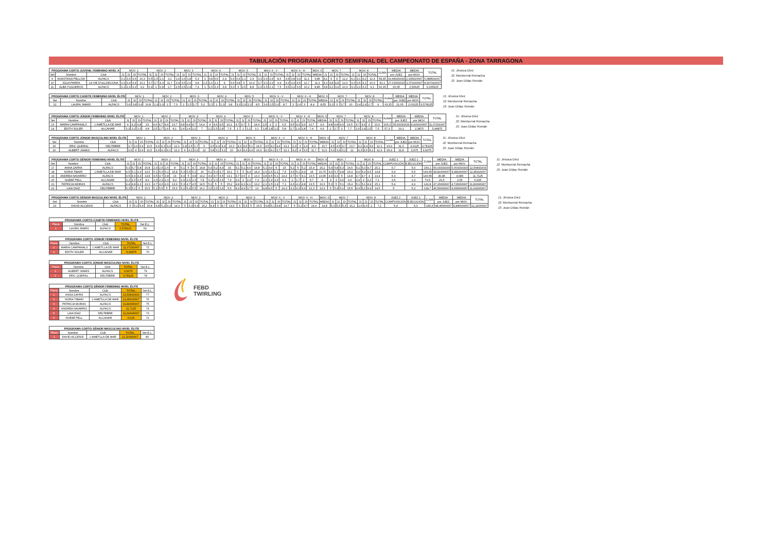TABULACIÓN PROGRAMA CORTO SEMIFINAL DEL CAMPEONATO DE ESPAÑA - ZONA TARRAGONA
| PROGRAMA CORTO JUVENIL FEMENINO NIVEL A | | | MOV. 1 | | | | MOV. 2 | | | | MOV. 3 | | | | MOV. 4 | | | | MOV. 5 | | | | MOV. 6 - V | | | | MOV. 6 - H | | | | MOV. 6 | MOV. 7 | | | | MOV. 8 | | | | SUMA | MEDIA | MEDIA | TOTAL |
| --- | --- | --- | --- | --- | --- | --- | --- | --- | --- | --- | --- | --- | --- | --- | --- | --- | --- | --- | --- | --- | --- | --- | --- | --- | --- | --- | --- | --- | --- | --- | --- | --- | --- | --- | --- | --- | --- | --- | --- | --- | --- | --- | --- |
| Set | Nombre | Club | J1 | J2 | J3 | TOTAL | J1 | J2 | J3 | TOTAL | J1 | J2 | J3 | TOTAL | J1 | J2 | J3 | TOTAL | J1 | J2 | J3 | TOTAL | J1 | J2 | J3 | TOTAL | J1 | J2 | J3 | TOTAL | MEDIA | J1 | J2 | J3 | TOTAL | J1 | J2 | J3 | TOTAL | | por JUEZ | por MOV. | |
| 9 | ANASTASIA PELLISA | ALFACS | 3,1 | 3,6 | 3,6 | 10,3 | 0,5 | 1,5 | 1,1 | 3,1 | 1,9 | 1,6 | 1,8 | 5,3 | 1 | 0,8 | 0,6 | 2,4 | 0,9 | 0,9 | 1,1 | 2,9 | 3,3 | 2,9 | 2,4 | 8,6 | 3,4 | 3,8 | 3,9 | 11,1 | 9,85 | 4,2 | 4 | 4 | 12,2 | 4,1 | 4,1 | 4,2 | 12,4 | 58,45 | 19,48333333 | 2,435416667 | 6,088541667 |
| 10 | JÚLIA PARRA | LA VIE D'ULLDECONA | 3,3 | 3,4 | 3,4 | 10,1 | 3,7 | 3,7 | 4,3 | 11,7 | 3,4 | 3,5 | 2,9 | 9,8 | 1,3 | 1,6 | 1,1 | 4 | 3,6 | 3,8 | 3 | 10,4 | 3,7 | 3,3 | 2,9 | 9,9 | 4,3 | 3,9 | 4,5 | 12,7 | 11,3 | 4,3 | 3,8 | 4,8 | 12,9 | 3,3 | 3,5 | 4,1 | 10,9 | 81,1 | 27,03333333 | 3,379166667 | 8,447916667 |
| 11 | ALBA YUGUEROS | ALFACS | 3,1 | 2,9 | 3,2 | 9,2 | 0,9 | 1 | 0,8 | 2,7 | 2,5 | 2,5 | 2,4 | 7,4 | 1 | 1,5 | 1,3 | 3,8 | 3,3 | 3 | 2,5 | 8,8 | 2,9 | 2,5 | 2,1 | 7,5 | 3,5 | 3,2 | 3,5 | 10,2 | 8,85 | 3,8 | 3,1 | 3,4 | 10,3 | 3,1 | 2,9 | 3,1 | 9,1 | 60,15 | 20,05 | 2,50625 | 6,265625 |
J1: Jéssica Díez
J2: Montserrat Remacha
J3: Joan Dídac Román
| PROGRAMA CORTO CADETE FEMENINO NIVEL ÉLITE | | | MOV. 1 | | | | MOV. 2 | | | | MOV. 3 | | | | MOV. 4 | | | | MOV. 5 | | | | MOV. 6 - V | | | | MOV. 6 - H | | | | MOV. 6 | MOV. 7 | | | | MOV. 8 | | | | SUMA | MEDIA | MEDIA | TOTAL |
| --- | --- | --- | --- | --- | --- | --- | --- | --- | --- | --- | --- | --- | --- | --- | --- | --- | --- | --- | --- | --- | --- | --- | --- | --- | --- | --- | --- | --- | --- | --- | --- | --- | --- | --- | --- | --- | --- | --- | --- | --- | --- | --- | --- |
| Set | Nombre | Club | J1 | J2 | J3 | TOTAL | J1 | J2 | J3 | TOTAL | J1 | J2 | J3 | TOTAL | J1 | J2 | J3 | TOTAL | J1 | J2 | J3 | TOTAL | J1 | J2 | J3 | TOTAL | J1 | J2 | J3 | TOTAL | MEDIA | J1 | J2 | J3 | TOTAL | J1 | J2 | J3 | TOTAL | | por JUEZ | por MOV. | |
| 12 | LAURA JAMÁS | ALFACS | 3,6 | 3,8 | 3,4 | 10,8 | 2,4 | 2,9 | 2 | 7,3 | 2 | 1,5 | 1,7 | 5,2 | 1,5 | 1 | 1,3 | 3,8 | 3,3 | 2,9 | 2,3 | 8,5 | 3,6 | 2,5 | 2,6 | 8,7 | 3 | 2,4 | 3 | 8,4 | 8,55 | 3,3 | 3 | 3,7 | 10 | 3,4 | 2,9 | 2,7 | 9 | 63,15 | 21,05 | 2,63125 | 6,578125 |
J1: Jéssica Díez
J2: Montserrat Remacha
J3: Joan Dídac Román
| PROGRAMA CORTO JÚNIOR FEMENINO NIVEL ÉLITE | | | MOV. 1 | | | | MOV. 2 | | | | MOV. 3 | | | | MOV. 4 | | | | MOV. 5 | | | | MOV. 6 - V | | | | MOV. 6 - H | | | | MOV. 6 | MOV. 7 | | | | MOV. 8 | | | | SUMA | MEDIA | MEDIA | TOTAL |
| --- | --- | --- | --- | --- | --- | --- | --- | --- | --- | --- | --- | --- | --- | --- | --- | --- | --- | --- | --- | --- | --- | --- | --- | --- | --- | --- | --- | --- | --- | --- | --- | --- | --- | --- | --- | --- | --- | --- | --- | --- | --- | --- | --- |
| Set | Nombre | Club | J1 | J2 | J3 | TOTAL | J1 | J2 | J3 | TOTAL | J1 | J2 | J3 | TOTAL | J1 | J2 | J3 | TOTAL | J1 | J2 | J3 | TOTAL | J1 | J2 | J3 | TOTAL | J1 | J2 | J3 | TOTAL | MEDIA | J1 | J2 | J3 | TOTAL | J1 | J2 | J3 | TOTAL | | por JUEZ | por MOV. | |
| 13 | MARIA CAMPANALS | L'AMETLLA DE MAR | 4 | 4,2 | 4,8 | 13 | 4,6 | 4,7 | 4,4 | 13,7 | 4,8 | 4,9 | 4,7 | 14,4 | 4 | 4,6 | 4,5 | 13,1 | 4,7 | 4,7 | 5 | 14,4 | 2,5 | 2 | 2 | 6,5 | 4,5 | 4,3 | 3,9 | 12,7 | 9,6 | 4,8 | 4,8 | 4,9 | 14,5 | 4,7 | 4,9 | 4 | 13,6 | 106,3 | 35,43333333 | 4,429166667 | 11,07291667 |
| 14 | EDITH SOLER | ALCANAR | 3,3 | 3,2 | 3,3 | 9,8 | 2,5 | 2,7 | 2,9 | 8,1 | 2,4 | 2,4 | 2,2 | 7 | 2,2 | 2,5 | 2,8 | 7,5 | 1 | 1 | 1,1 | 3,1 | 1,8 | 1,8 | 2,2 | 5,8 | 2,7 | 1,9 | 2,8 | 7,4 | 6,6 | 2 | 2,7 | 3 | 7,7 | 2,6 | 2,4 | 2,5 | 7,5 | 57,3 | 19,1 | 2,3875 | 5,96875 |
J1: Jéssica Díez
J2: Montserrat Remacha
J3: Joan Dídac Román
| PROGRAMA CORTO JÚNIOR MASCULINO NIVEL ÉLITE | | | MOV. 1 | | | | MOV. 2 | | | | MOV. 3 | | | | MOV. 4 | | | | MOV. 5 | | | | MOV. 6 - V | | | | MOV. 6 - H | | | | MOV. 6 | MOV. 7 | | | | MOV. 8 | | | | SUMA | MEDIA | MEDIA | TOTAL |
| --- | --- | --- | --- | --- | --- | --- | --- | --- | --- | --- | --- | --- | --- | --- | --- | --- | --- | --- | --- | --- | --- | --- | --- | --- | --- | --- | --- | --- | --- | --- | --- | --- | --- | --- | --- | --- | --- | --- | --- | --- | --- | --- | --- |
| Set | Nombre | Club | J1 | J2 | J3 | TOTAL | J1 | J2 | J3 | TOTAL | J1 | J2 | J3 | TOTAL | J1 | J2 | J3 | TOTAL | J1 | J2 | J3 | TOTAL | J1 | J2 | J3 | TOTAL | J1 | J2 | J3 | TOTAL | MEDIA | J1 | J2 | J3 | TOTAL | J1 | J2 | J3 | TOTAL | | por JUEZ | por MOV. | |
| 15 | ERIC QUERAL | DELTEBRE | 3,7 | 3,9 | 3,9 | 11,5 | 3,9 | 4,3 | 3,9 | 12,1 | 1,8 | 2,5 | 1,7 | 6 | 4,5 | 4,4 | 4,4 | 13,3 | 4,9 | 4,5 | 5,1 | 14,5 | 4,5 | 4,2 | 4,4 | 13,1 | 2,9 | 3 | 2,4 | 8,3 | 10,7 | 4,5 | 4,5 | 4,7 | 13,7 | 4,1 | 4,4 | 3,6 | 12,1 | 93,9 | 31,3 | 3,9125 | 9,78125 |
| 16 | ALBERT JAMÁS | ALFACS | 3,9 | 4 | 3,6 | 11,5 | 3,9 | 4,2 | 4,1 | 12,2 | 4 | 4,1 | 3,9 | 12 | 3,8 | 3,1 | 3,1 | 10 | 4,6 | 4,4 | 4,9 | 13,9 | 4,3 | 4,1 | 3,7 | 12,1 | 4,2 | 4 | 3,5 | 11,7 | 11,9 | 3,9 | 3,9 | 3,2 | 11 | 4,3 | 4,5 | 4,1 | 12,9 | 95,4 | 31,8 | 3,975 | 9,9375 |
J1: Jéssica Díez
J2: Montserrat Remacha
J3: Joan Dídac Román
| PROGRAMA CORTO SÉNIOR FEMENINO NIVEL ÉLITE | | | MOV. 1 | | | | MOV. 2 | | | | MOV. 3 | | | | MOV. 4 | | | | MOV. 5 | | | | MOV. 6 - V | | | | MOV. 6 - H | | | | MOV. 6 | MOV. 7 | | | | MOV. 8 | | | | JUEZ 2 | JUEZ 1 | SUMA | MEDIA | MEDIA | TOTAL |
| --- | --- | --- | --- | --- | --- | --- | --- | --- | --- | --- | --- | --- | --- | --- | --- | --- | --- | --- | --- | --- | --- | --- | --- | --- | --- | --- | --- | --- | --- | --- | --- | --- | --- | --- | --- | --- | --- | --- | --- | --- | --- | --- | --- | --- | --- |
| Set | Nombre | Club | J1 | J2 | J3 | TOTAL | J1 | J2 | J3 | TOTAL | J1 | J2 | J3 | TOTAL | J1 | J2 | J3 | TOTAL | J1 | J2 | J3 | TOTAL | J1 | J2 | J3 | TOTAL | J1 | J2 | J3 | TOTAL | MEDIA | J1 | J2 | J3 | TOTAL | J1 | J2 | J3 | TOTAL | COMPOSICIÓN | EJECUCIÓN | | por JUEZ | por MOV. | |
| 17 | ANNA ZAFRA | ALFACS | 5,3 | 5,7 | 5,8 | 16,8 | 2,9 | 2,5 | 2,6 | 8 | 5,1 | 5 | 4,7 | 14,8 | 5,4 | 5,2 | 4,4 | 15 | 5,1 | 5,1 | 4,6 | 14,8 | 5,1 | 4,9 | 5 | 15 | 5,2 | 5 | 5,2 | 15,4 | 15,2 | 5,4 | 5,8 | 5,3 | 16,5 | 5,1 | 5,3 | 4,7 | 15,1 | 5,7 | 5,6 | 150,1 | 50,03333333 | 5,003333333 | 12,50833333 |
| 18 | NÚRIA TIBARI | L'AMETLLA DE MAR | 4,5 | 5,1 | 4,9 | 14,5 | 5,1 | 5,6 | 5,1 | 15,8 | 5,3 | 5,5 | 5,2 | 16 | 5,1 | 5,3 | 4,7 | 15,1 | 5 | 5 | 4,4 | 14,4 | 2,9 | 2,5 | 2,1 | 7,5 | 4,5 | 5,1 | 4,4 | 14 | 10,75 | 4,9 | 5,7 | 4,8 | 15,4 | 4,9 | 5,4 | 4,5 | 14,8 | 5,4 | 5,5 | 149,45 | 49,81666667 | 4,981666667 | 12,45416667 |
| 19 | ANDREA NAVARRO | ALFACS | 4,5 | 4,9 | 4,4 | 13,8 | 4,5 | 4,7 | 3,8 | 13 | 4,4 | 5 | 4,8 | 14,2 | 4,9 | 4,7 | 4,5 | 14,1 | 4,7 | 4,6 | 4 | 13,3 | 4,8 | 4,5 | 5,1 | 14,4 | 4,7 | 4,7 | 4,1 | 13,5 | 13,95 | 4,9 | 4,9 | 5 | 14,8 | 4,7 | 4,7 | 4 | 13,4 | 5,3 | 4,7 | 140,55 | 46,85 | 4,685 | 11,7125 |
| 20 | NOEMÍ PELL | ALCANAR | 3,2 | 2,5 | 2,5 | 8,2 | 2,9 | 2,4 | 2,9 | 8,2 | 2,9 | 2,6 | 2,3 | 7,8 | 3,1 | 2,3 | 2,5 | 7,9 | 2,9 | 2 | 2,4 | 7,3 | 2,1 | 1,9 | 2,3 | 6,3 | 2 | 1,7 | 2 | 5,7 | 6 | 3 | 3 | 3,6 | 9,6 | 2,9 | 2 | 2,2 | 7,1 | 3,5 | 2,3 | 79,5 | 26,5 | 2,65 | 6,625 |
| 21 | PATRICIA MORAS | ALFACS | 4,4 | 4,8 | 4,1 | 13,3 | 4,7 | 4,6 | 4,6 | 13,9 | 5,3 | 4,7 | 4,5 | 14,5 | 5,2 | 5 | 5 | 15,2 | 4,8 | 4,3 | 4,1 | 13,2 | 2,2 | 2,5 | 2,4 | 7,1 | 4,6 | 4,1 | 4,8 | 13,5 | 10,3 | 5,3 | 5 | 5,1 | 15,4 | 5,1 | 5,1 | 4,9 | 15,1 | 5,4 | 4,9 | 141,8 | 47,26666667 | 4,726666667 | 11,81666667 |
| 22 | LAIA DIAZ | DELTEBRE | 5,3 | 5,2 | 5 | 15,5 | 5,1 | 5,5 | 5 | 15,6 | 5,2 | 5,4 | 5,5 | 16,1 | 1,5 | 2,5 | 1,6 | 5,6 | 4,4 | 4,9 | 3,7 | 13 | 4,8 | 4,5 | 5 | 14,3 | 4,1 | 4,3 | 3,9 | 12,3 | 13,3 | 5 | 5,4 | 5,1 | 15,5 | 4,9 | 5,2 | 4,4 | 14,5 | 5 | 5,2 | 139,7 | 46,56666667 | 4,656666667 | 11,64166667 |
J1: Jéssica Díez
J2: Montserrat Remacha
J3: Joan Dídac Román
| PROGRAMA CORTO SÉNIOR MASCULINO NIVEL ÉLITE | | | MOV. 1 | | | | MOV. 2 | | | | MOV. 3 | | | | MOV. 4 | | | | MOV. 5 | | | | MOV. 6 - V | | | | MOV. 6 - H | | | | MOV. 6 | MOV. 7 | | | | MOV. 8 | | | | JUEZ 2 | JUEZ 1 | SUMA | MEDIA | MEDIA | TOTAL |
| --- | --- | --- | --- | --- | --- | --- | --- | --- | --- | --- | --- | --- | --- | --- | --- | --- | --- | --- | --- | --- | --- | --- | --- | --- | --- | --- | --- | --- | --- | --- | --- | --- | --- | --- | --- | --- | --- | --- | --- | --- | --- | --- | --- | --- | --- |
| Set | Nombre | Club | J1 | J2 | J3 | TOTAL | J1 | J2 | J3 | TOTAL | J1 | J2 | J3 | TOTAL | J1 | J2 | J3 | TOTAL | J1 | J2 | J3 | TOTAL | J1 | J2 | J3 | TOTAL | J1 | J2 | J3 | TOTAL | MEDIA | J1 | J2 | J3 | TOTAL | J1 | J2 | J3 | TOTAL | COMPOSICIÓN | EJECUCIÓN | | por JUEZ | por MOV. | |
| 23 | DAVID ACCENSI | ALFACS | 5 | 5,2 | 5,6 | 15,8 | 4,8 | 5,2 | 4,3 | 14,3 | 5 | 5,3 | 4,9 | 15,2 | 4,8 | 5 | 4,7 | 14,5 | 5 | 5,5 | 5 | 15,5 | 4,8 | 5,1 | 4,8 | 14,7 | 5 | 5,2 | 4,7 | 14,9 | 14,8 | 5,3 | 5,5 | 5,3 | 16,1 | 2,6 | 2,5 | 2 | 7,1 | 5,4 | 5,3 | 145,4 | 48,46666667 | 4,846666667 | 12,11666667 |
J1: Jéssica Díez
J2: Montserrat Remacha
J3: Joan Dídac Román
| PROGRAMA CORTO CADETE FEMENINO NIVEL ÉLITE | | | | |
| --- | --- | --- | --- | --- |
| Plaza | Nombre | Club | TOTAL | Set E.L. |
| 1 | LAURA JAMÁS | ALFACS | 6,578125 | 69 |
| PROGRAMA CORTO JÚNIOR FEMENINO NIVEL ÉLITE | | | | |
| --- | --- | --- | --- | --- |
| Plaza | Nombre | Club | TOTAL | Set E.L. |
| 1 | MARIA CAMPANALS | L'AMETLLA DE MAR | 11,07291667 | 71 |
| 2 | EDITH SOLER | ALCANAR | 5,96875 | 70 |
| PROGRAMA CORTO JÚNIOR MASCULINO NIVEL ÉLITE | | | | |
| --- | --- | --- | --- | --- |
| Plaza | Nombre | Club | TOTAL | Set E.L. |
| 1 | ALBERT JAMÁS | ALFACS | 9,9375 | 79 |
| 2 | ERIC QUERAL | DELTEBRE | 9,78125 | 78 |
| PROGRAMA CORTO SÉNIOR FEMENINO NIVEL ÉLITE | | | | |
| --- | --- | --- | --- | --- |
| Plaza | Nombre | Club | TOTAL | Set E.L. |
| 1 | ANNA ZAFRA | ALFACS | 12,50833333 | 77 |
| 2 | NÚRIA TIBARI | L'AMETLLA DE MAR | 12,45416667 | 76 |
| 3 | PATRICIA MORAS | ALFACS | 11,81666667 | 75 |
| 4 | ANDREA NAVARRO | ALFACS | 11,7125 | 74 |
| 5 | LAIA DIAZ | DELTEBRE | 11,64166667 | 73 |
| 6 | NOEMÍ PELL | ALCANAR | 6,625 | 72 |
| PROGRAMA CORTO SÉNIOR MASCULINO NIVEL ÉLITE | | | | |
| --- | --- | --- | --- | --- |
| Plaza | Nombre | Club | TOTAL | Set E.L. |
| 1 | DAVID ACCENSI | L'AMETLLA DE MAR | 12,11666667 | 80 |
FEBD
TWIRLING